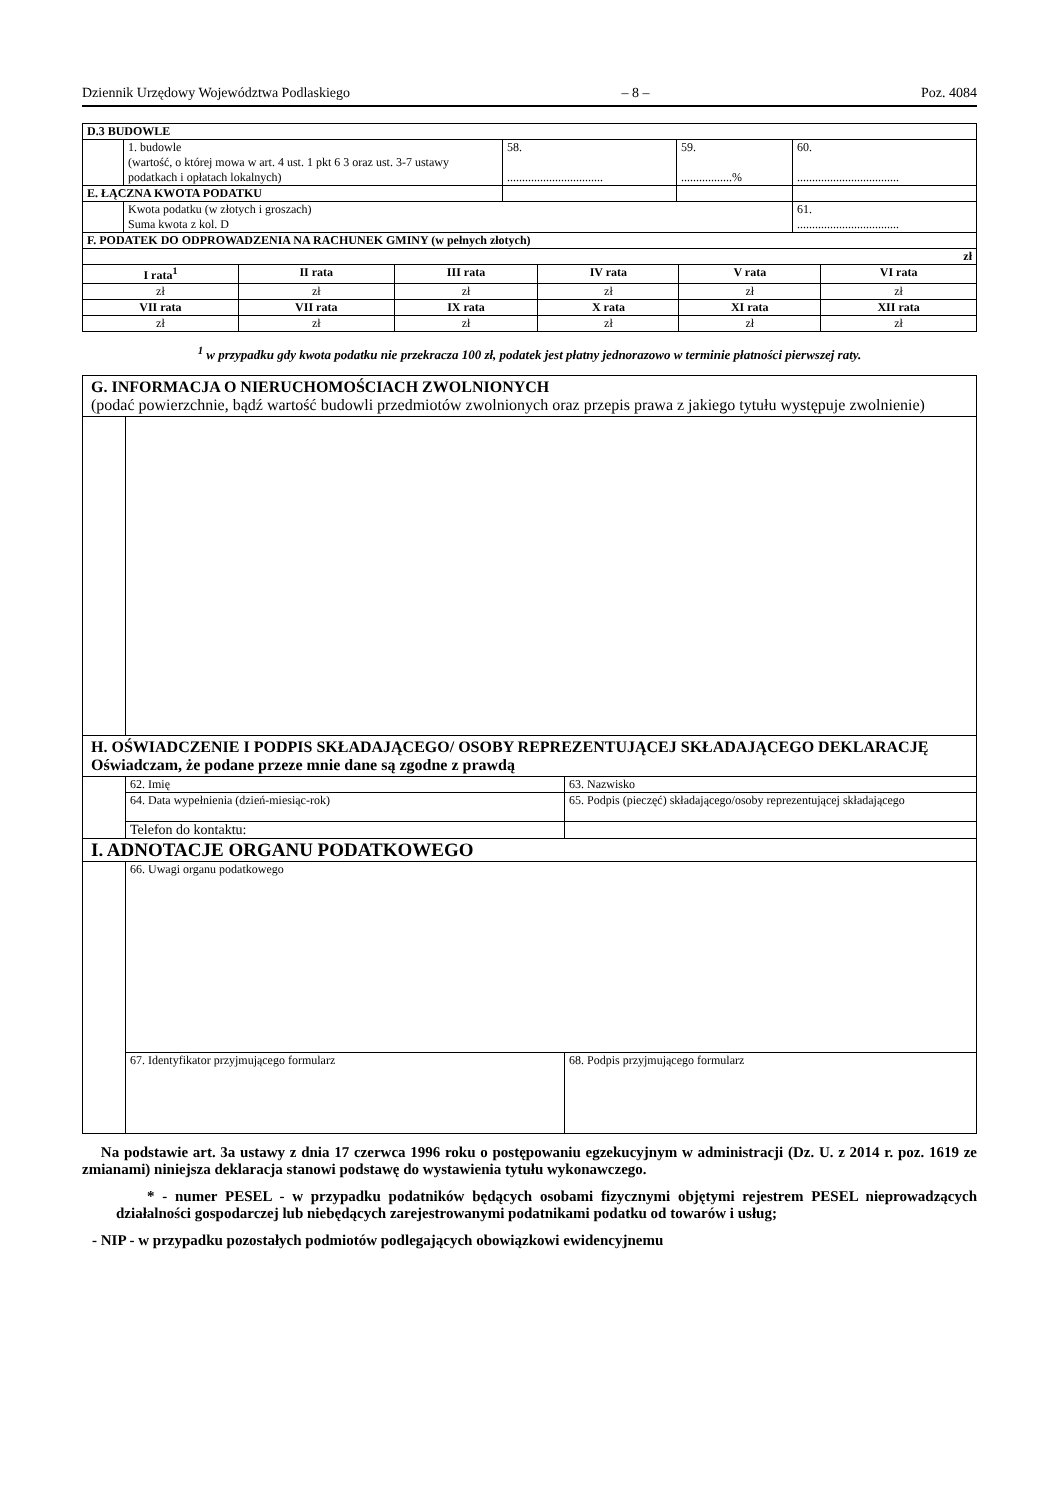Dziennik Urzędowy Województwa Podlaskiego – 8 – Poz. 4084
| D.3 BUDOWLE | | | | |
| | 1. budowle (wartość, o której mowa w art. 4 ust. 1 pkt 6 3 oraz ust. 3-7 ustawy podatkach i opłatach lokalnych) | 58. ................................ | 59. .................% | 60. .................................. |
| E. ŁĄCZNA KWOTA PODATKU | | | | |
| | Kwota podatku (w złotych i groszach) Suma kwota z kol. D | | | 61. .................................. |
| F. PODATEK DO ODPROWADZENIA NA RACHUNEK GMINY (w pełnych złotych) | | | | |
| zł | | | | | |
| I rata<sup>1</sup> | II rata | III rata | IV rata | V rata | VI rata |
| zł | zł | zł | zł | zł | zł |
| VII rata | VII rata | IX rata | X rata | XI rata | XII rata |
| zł | zł | zł | zł | zł | zł |
<sup>1</sup> w przypadku gdy kwota podatku nie przekracza 100 zł, podatek jest płatny jednorazowo w terminie płatności pierwszej raty.
| G. INFORMACJA O NIERUCHOMOŚCIACH ZWOLNIONYCH (podać powierzchnie, bądź wartość budowli przedmiotów zwolnionych oraz przepis prawa z jakiego tytułu występuje zwolnienie) | | |
| H. OŚWIADCZENIE I PODPIS SKŁADAJĄCEGO/ OSOBY REPREZENTUJĄCEJ SKŁADAJĄCEGO DEKLARACJĘ Oświadczam, że podane przeze mnie dane są zgodne z prawdą | | |
| | 62. Imię | 63. Nazwisko |
| | 64. Data wypełnienia (dzień-miesiąc-rok) | 65. Podpis (pieczęć) składającego/osoby reprezentującej składającego |
| | Telefon do kontaktu: | |
| I. ADNOTACJE ORGANU PODATKOWEGO | | |
| | 66. Uwagi organu podatkowego | |
| | 67. Identyfikator przyjmującego formularz | 68. Podpis przyjmującego formularz |
Na podstawie art. 3a ustawy z dnia 17 czerwca 1996 roku o postępowaniu egzekucyjnym w administracji (Dz. U. z 2014 r. poz. 1619 ze zmianami) niniejsza deklaracja stanowi podstawę do wystawienia tytułu wykonawczego.
* - numer PESEL - w przypadku podatników będących osobami fizycznymi objętymi rejestrem PESEL nieprowadzących działalności gospodarczej lub niebędących zarejestrowanymi podatnikami podatku od towarów i usług;
- NIP - w przypadku pozostałych podmiotów podlegających obowiązkowi ewidencyjnemu